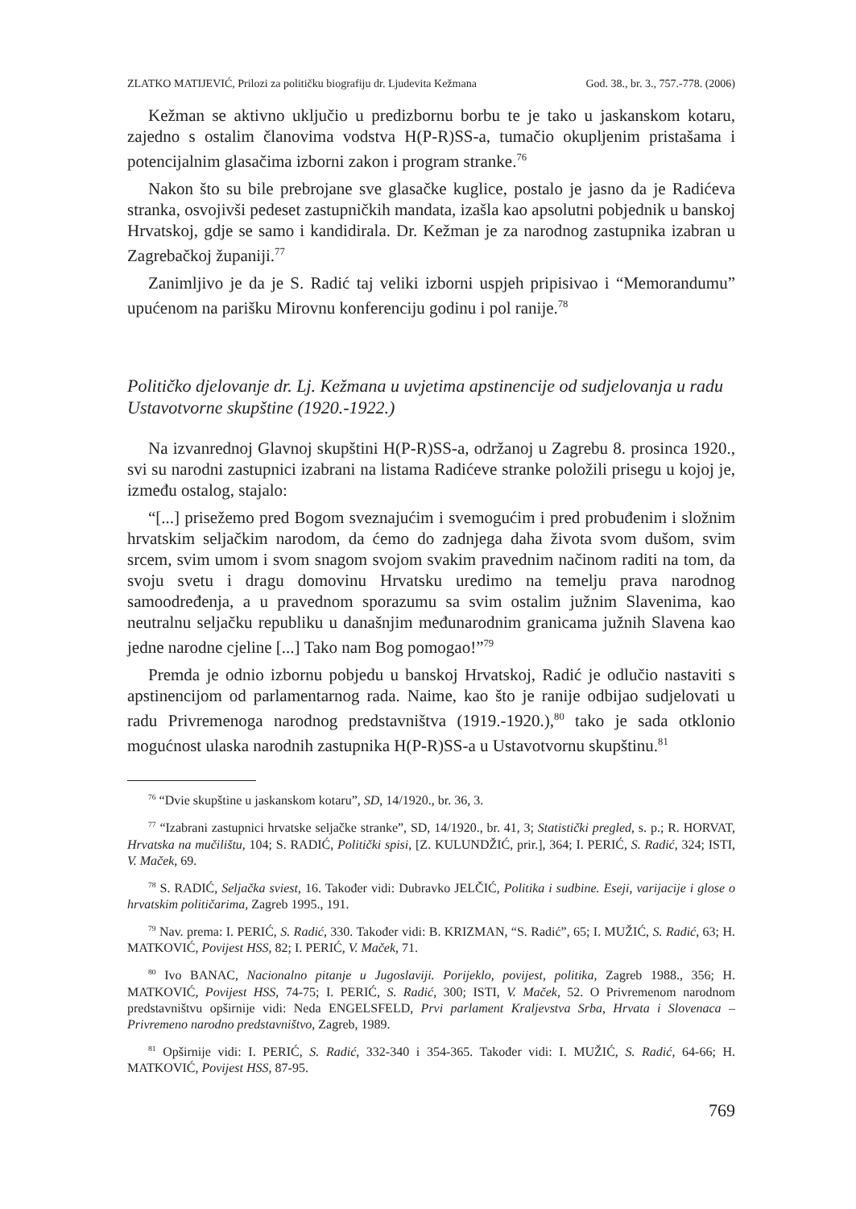ZLATKO MATIJEVIĆ, Prilozi za političku biografiju dr. Ljudevita Kežmana God. 38., br. 3., 757.-778. (2006)
Kežman se aktivno uključio u predizbornu borbu te je tako u jaskanskom kotaru, zajedno s ostalim članovima vodstva H(P-R)SS-a, tumačio okupljenim pristašama i potencijalnim glasačima izborni zakon i program stranke.<sup>76</sup>
Nakon što su bile prebrojane sve glasačke kuglice, postalo je jasno da je Radićeva stranka, osvojivši pedeset zastupničkih mandata, izašla kao apsolutni pobjednik u banskoj Hrvatskoj, gdje se samo i kandidirala. Dr. Kežman je za narodnog zastupnika izabran u Zagrebačkoj županiji.<sup>77</sup>
Zanimljivo je da je S. Radić taj veliki izborni uspjeh pripisivao i “Memorandumu” upućenom na parišku Mirovnu konferenciju godinu i pol ranije.<sup>78</sup>
Političko djelovanje dr. Lj. Kežmana u uvjetima apstinencije od sudjelovanja u radu Ustavotvorne skupštine (1920.-1922.)
Na izvanrednoj Glavnoj skupštini H(P-R)SS-a, održanoj u Zagrebu 8. prosinca 1920., svi su narodni zastupnici izabrani na listama Radićeve stranke položili prisegu u kojoj je, između ostalog, stajalo:
“[...] prisežemo pred Bogom sveznajućim i svemogućim i pred probuđenim i složnim hrvatskim seljačkim narodom, da ćemo do zadnjega daha života svom dušom, svim srcem, svim umom i svom snagom svojom svakim pravednim načinom raditi na tom, da svoju svetu i dragu domovinu Hrvatsku uredimo na temelju prava narodnog samoodređenja, a u pravednom sporazumu sa svim ostalim južnim Slavenima, kao neutralnu seljačku republiku u današnjim međunarodnim granicama južnih Slavena kao jedne narodne cjeline [...] Tako nam Bog pomogao!”<sup>79</sup>
Premda je odnio izbornu pobjedu u banskoj Hrvatskoj, Radić je odlučio nastaviti s apstinencijom od parlamentarnog rada. Naime, kao što je ranije odbijao sudjelovati u radu Privremenoga narodnog predstavništva (1919.-1920.),<sup>80</sup> tako je sada otklonio mogućnost ulaska narodnih zastupnika H(P-R)SS-a u Ustavotvornu skupštinu.<sup>81</sup>
<sup>76</sup> “Dvie skupštine u jaskanskom kotaru”, SD, 14/1920., br. 36, 3.
<sup>77</sup> “Izabrani zastupnici hrvatske seljačke stranke”, SD, 14/1920., br. 41, 3; Statistički pregled, s. p.; R. HORVAT, Hrvatska na mučilištu, 104; S. RADIĆ, Politički spisi, [Z. KULUNDŽIĆ, prir.], 364; I. PERIĆ, S. Radić, 324; ISTI, V. Maček, 69.
<sup>78</sup> S. RADIĆ, Seljačka sviest, 16. Također vidi: Dubravko JELČIĆ, Politika i sudbine. Eseji, varijacije i glose o hrvatskim političarima, Zagreb 1995., 191.
<sup>79</sup> Nav. prema: I. PERIĆ, S. Radić, 330. Također vidi: B. KRIZMAN, “S. Radić”, 65; I. MUŽIĆ, S. Radić, 63; H. MATKOVIĆ, Povijest HSS, 82; I. PERIĆ, V. Maček, 71.
<sup>80</sup> Ivo BANAC, Nacionalno pitanje u Jugoslaviji. Porijeklo, povijest, politika, Zagreb 1988., 356; H. MATKOVIĆ, Povijest HSS, 74-75; I. PERIĆ, S. Radić, 300; ISTI, V. Maček, 52. O Privremenom narodnom predstavništvu opširnije vidi: Neda ENGELSFELD, Prvi parlament Kraljevstva Srba, Hrvata i Slovenaca – Privremeno narodno predstavništvo, Zagreb, 1989.
<sup>81</sup> Opširnije vidi: I. PERIĆ, S. Radić, 332-340 i 354-365. Također vidi: I. MUŽIĆ, S. Radić, 64-66; H. MATKOVIĆ, Povijest HSS, 87-95.
769